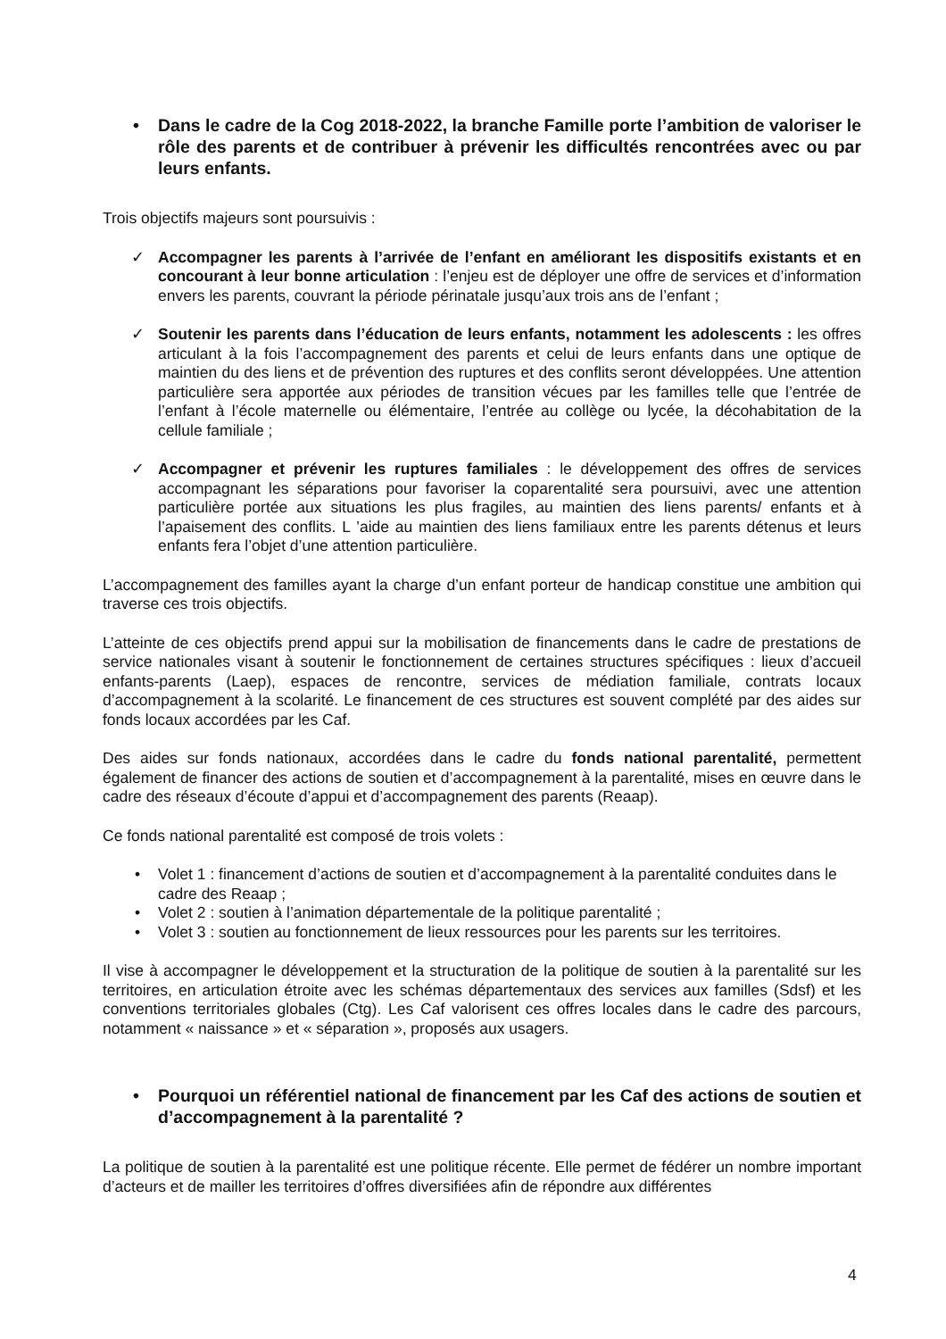• Dans le cadre de la Cog 2018-2022, la branche Famille porte l’ambition de valoriser le rôle des parents et de contribuer à prévenir les difficultés rencontrées avec ou par leurs enfants.
Trois objectifs majeurs sont poursuivis :
✓ Accompagner les parents à l’arrivée de l’enfant en améliorant les dispositifs existants et en concourant à leur bonne articulation : l’enjeu est de déployer une offre de services et d’information envers les parents, couvrant la période périnatale jusqu’aux trois ans de l’enfant ;
✓ Soutenir les parents dans l’éducation de leurs enfants, notamment les adolescents : les offres articulant à la fois l’accompagnement des parents et celui de leurs enfants dans une optique de maintien du des liens et de prévention des ruptures et des conflits seront développées. Une attention particulière sera apportée aux périodes de transition vécues par les familles telle que l’entrée de l’enfant à l’école maternelle ou élémentaire, l’entrée au collège ou lycée, la décohabitation de la cellule familiale ;
✓ Accompagner et prévenir les ruptures familiales : le développement des offres de services accompagnant les séparations pour favoriser la coparentalité sera poursuivi, avec une attention particulière portée aux situations les plus fragiles, au maintien des liens parents/ enfants et à l’apaisement des conflits. L ’aide au maintien des liens familiaux entre les parents détenus et leurs enfants fera l’objet d’une attention particulière.
L’accompagnement des familles ayant la charge d’un enfant porteur de handicap constitue une ambition qui traverse ces trois objectifs.
L’atteinte de ces objectifs prend appui sur la mobilisation de financements dans le cadre de prestations de service nationales visant à soutenir le fonctionnement de certaines structures spécifiques : lieux d’accueil enfants-parents (Laep), espaces de rencontre, services de médiation familiale, contrats locaux d’accompagnement à la scolarité. Le financement de ces structures est souvent complété par des aides sur fonds locaux accordées par les Caf.
Des aides sur fonds nationaux, accordées dans le cadre du fonds national parentalité, permettent également de financer des actions de soutien et d’accompagnement à la parentalité, mises en œuvre dans le cadre des réseaux d’écoute d’appui et d’accompagnement des parents (Reaap).
Ce fonds national parentalité est composé de trois volets :
• Volet 1 : financement d’actions de soutien et d’accompagnement à la parentalité conduites dans le cadre des Reaap ;
• Volet 2 : soutien à l’animation départementale de la politique parentalité ;
• Volet 3 : soutien au fonctionnement de lieux ressources pour les parents sur les territoires.
Il vise à accompagner le développement et la structuration de la politique de soutien à la parentalité sur les territoires, en articulation étroite avec les schémas départementaux des services aux familles (Sdsf) et les conventions territoriales globales (Ctg). Les Caf valorisent ces offres locales dans le cadre des parcours, notamment « naissance » et « séparation », proposés aux usagers.
• Pourquoi un référentiel national de financement par les Caf des actions de soutien et d’accompagnement à la parentalité ?
La politique de soutien à la parentalité est une politique récente. Elle permet de fédérer un nombre important d’acteurs et de mailler les territoires d’offres diversifiées afin de répondre aux différentes
4